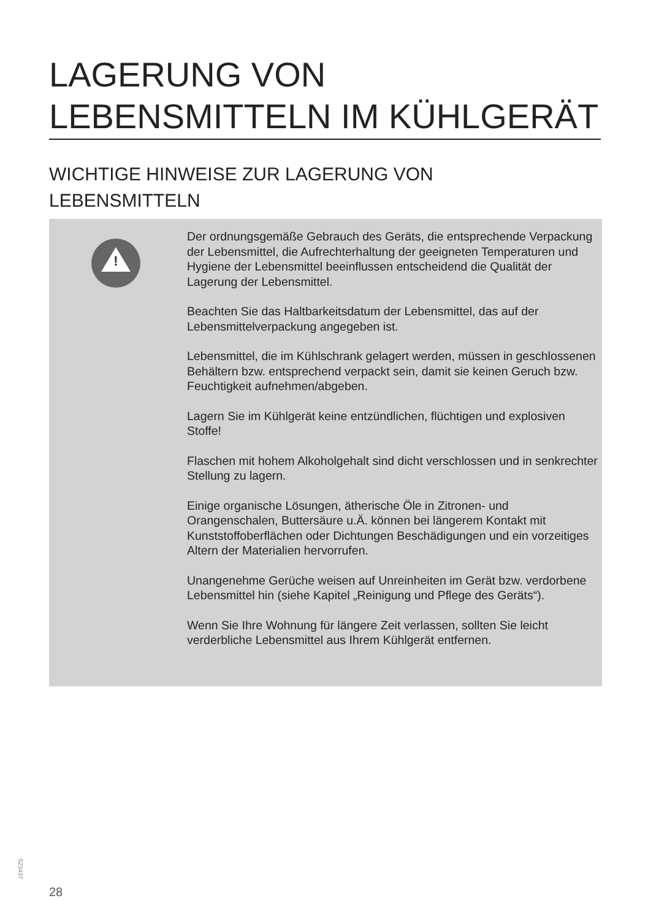LAGERUNG VON
LEBENSMITTELN IM KÜHLGERÄT
WICHTIGE HINWEISE ZUR LAGERUNG VON
LEBENSMITTELN
!
Der ordnungsgemäße Gebrauch des Geräts, die entsprechende Verpackung der Lebensmittel, die Aufrechterhaltung der geeigneten Temperaturen und Hygiene der Lebensmittel beeinflussen entscheidend die Qualität der Lagerung der Lebensmittel.
Beachten Sie das Haltbarkeitsdatum der Lebensmittel, das auf der Lebensmittelverpackung angegeben ist.
Lebensmittel, die im Kühlschrank gelagert werden, müssen in geschlossenen Behältern bzw. entsprechend verpackt sein, damit sie keinen Geruch bzw. Feuchtigkeit aufnehmen/abgeben.
Lagern Sie im Kühlgerät keine entzündlichen, flüchtigen und explosiven Stoffe!
Flaschen mit hohem Alkoholgehalt sind dicht verschlossen und in senkrechter Stellung zu lagern.
Einige organische Lösungen, ätherische Öle in Zitronen- und Orangenschalen, Buttersäure u.Ä. können bei längerem Kontakt mit Kunststoffoberflächen oder Dichtungen Beschädigungen und ein vorzeitiges Altern der Materialien hervorrufen.
Unangenehme Gerüche weisen auf Unreinheiten im Gerät bzw. verdorbene Lebensmittel hin (siehe Kapitel „Reinigung und Pflege des Geräts“).
Wenn Sie Ihre Wohnung für längere Zeit verlassen, sollten Sie leicht verderbliche Lebensmittel aus Ihrem Kühlgerät entfernen.
523437
28